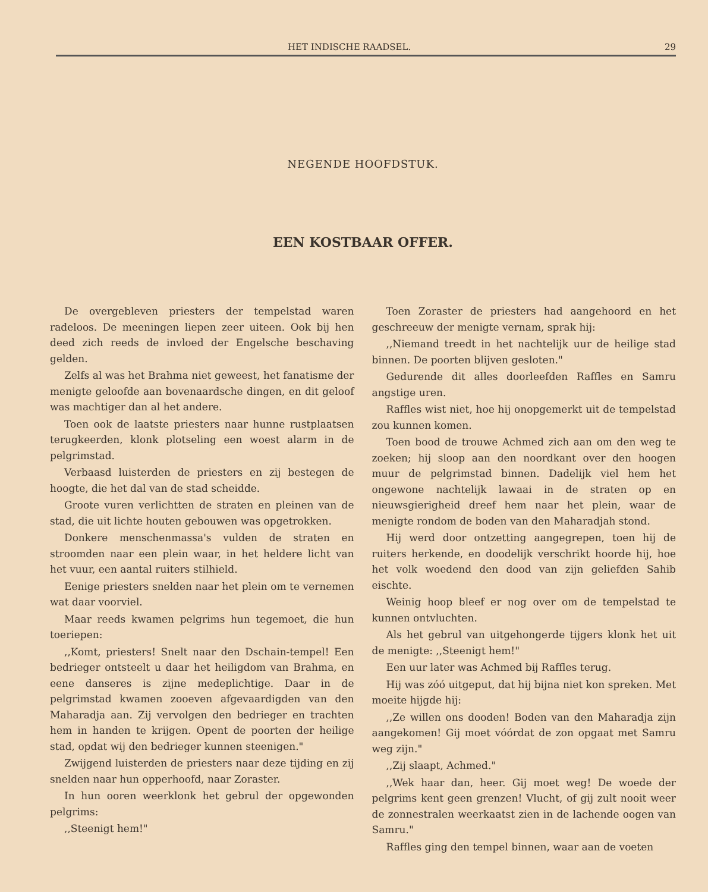HET INDISCHE RAADSEL. 29
NEGENDE HOOFDSTUK.
EEN KOSTBAAR OFFER.
De overgebleven priesters der tempelstad waren radeloos. De meeningen liepen zeer uiteen. Ook bij hen deed zich reeds de invloed der Engelsche beschaving gelden.
Zelfs al was het Brahma niet geweest, het fanatisme der menigte geloofde aan bovenaardsche dingen, en dit geloof was machtiger dan al het andere.
Toen ook de laatste priesters naar hunne rustplaatsen terugkeerden, klonk plotseling een woest alarm in de pelgrimstad.
Verbaasd luisterden de priesters en zij bestegen de hoogte, die het dal van de stad scheidde.
Groote vuren verlichtten de straten en pleinen van de stad, die uit lichte houten gebouwen was opgetrokken.
Donkere menschenmassa's vulden de straten en stroomden naar een plein waar, in het heldere licht van het vuur, een aantal ruiters stilhield.
Eenige priesters snelden naar het plein om te vernemen wat daar voorviel.
Maar reeds kwamen pelgrims hun tegemoet, die hun toeriepen:
,,Komt, priesters! Snelt naar den Dschain-tempel! Een bedrieger ontsteelt u daar het heiligdom van Brahma, en eene danseres is zijne medeplichtige. Daar in de pelgrimstad kwamen zooeven afgevaardigden van den Maharadja aan. Zij vervolgen den bedrieger en trachten hem in handen te krijgen. Opent de poorten der heilige stad, opdat wij den bedrieger kunnen steenigen."
Zwijgend luisterden de priesters naar deze tijding en zij snelden naar hun opperhoofd, naar Zoraster.
In hun ooren weerklonk het gebrul der opgewonden pelgrims:
,,Steenigt hem!"
Toen Zoraster de priesters had aangehoord en het geschreeuw der menigte vernam, sprak hij:
,,Niemand treedt in het nachtelijk uur de heilige stad binnen. De poorten blijven gesloten."
Gedurende dit alles doorleefden Raffles en Samru angstige uren.
Raffles wist niet, hoe hij onopgemerkt uit de tempelstad zou kunnen komen.
Toen bood de trouwe Achmed zich aan om den weg te zoeken; hij sloop aan den noordkant over den hoogen muur de pelgrimstad binnen. Dadelijk viel hem het ongewone nachtelijk lawaai in de straten op en nieuwsgierigheid dreef hem naar het plein, waar de menigte rondom de boden van den Maharadjah stond.
Hij werd door ontzetting aangegrepen, toen hij de ruiters herkende, en doodelijk verschrikt hoorde hij, hoe het volk woedend den dood van zijn geliefden Sahib eischte.
Weinig hoop bleef er nog over om de tempelstad te kunnen ontvluchten.
Als het gebrul van uitgehongerde tijgers klonk het uit de menigte: ,,Steenigt hem!"
Een uur later was Achmed bij Raffles terug.
Hij was zóó uitgeput, dat hij bijna niet kon spreken. Met moeite hijgde hij:
,,Ze willen ons dooden! Boden van den Maharadja zijn aangekomen! Gij moet vóórdat de zon opgaat met Samru weg zijn."
,,Zij slaapt, Achmed."
,,Wek haar dan, heer. Gij moet weg! De woede der pelgrims kent geen grenzen! Vlucht, of gij zult nooit weer de zonnestralen weerkaatst zien in de lachende oogen van Samru."
Raffles ging den tempel binnen, waar aan de voeten